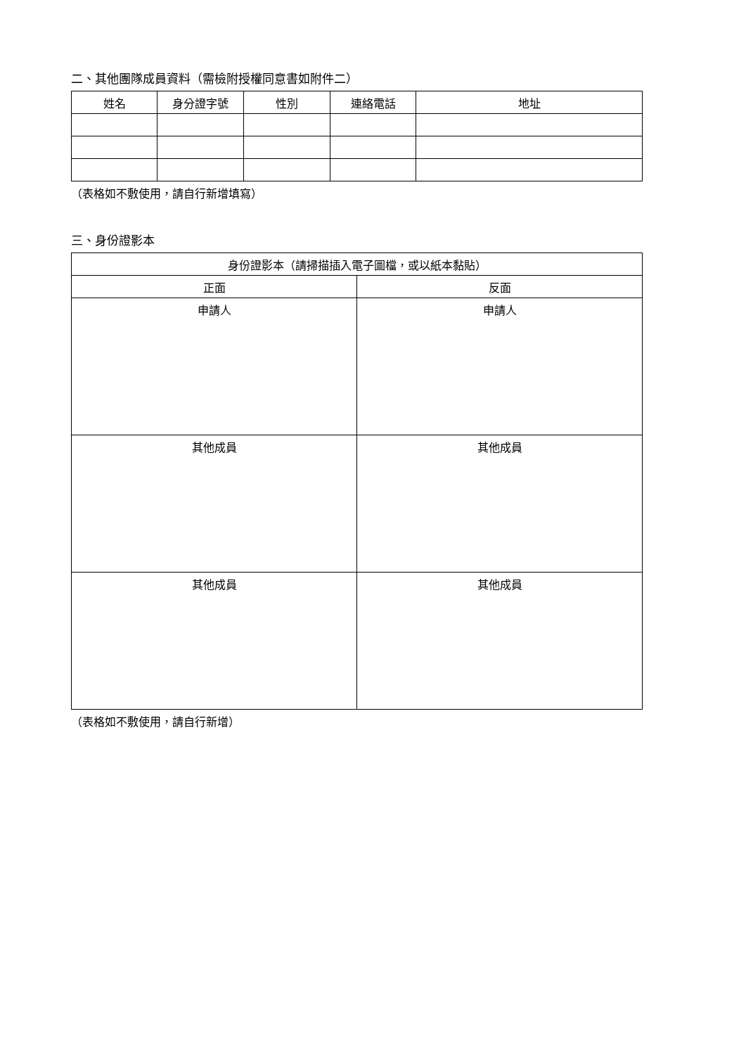二、其他團隊成員資料（需檢附授權同意書如附件二）
| 姓名 | 身分證字號 | 性別 | 連絡電話 | 地址 |
| --- | --- | --- | --- | --- |
（表格如不敷使用，請自行新增填寫）
三、身份證影本
| 身份證影本（請掃描插入電子圖檔，或以紙本黏貼） | |
| --- | --- |
| 正面 | 反面 |
| 申請人 | 申請人 |
| 其他成員 | 其他成員 |
| 其他成員 | 其他成員 |
（表格如不敷使用，請自行新增）